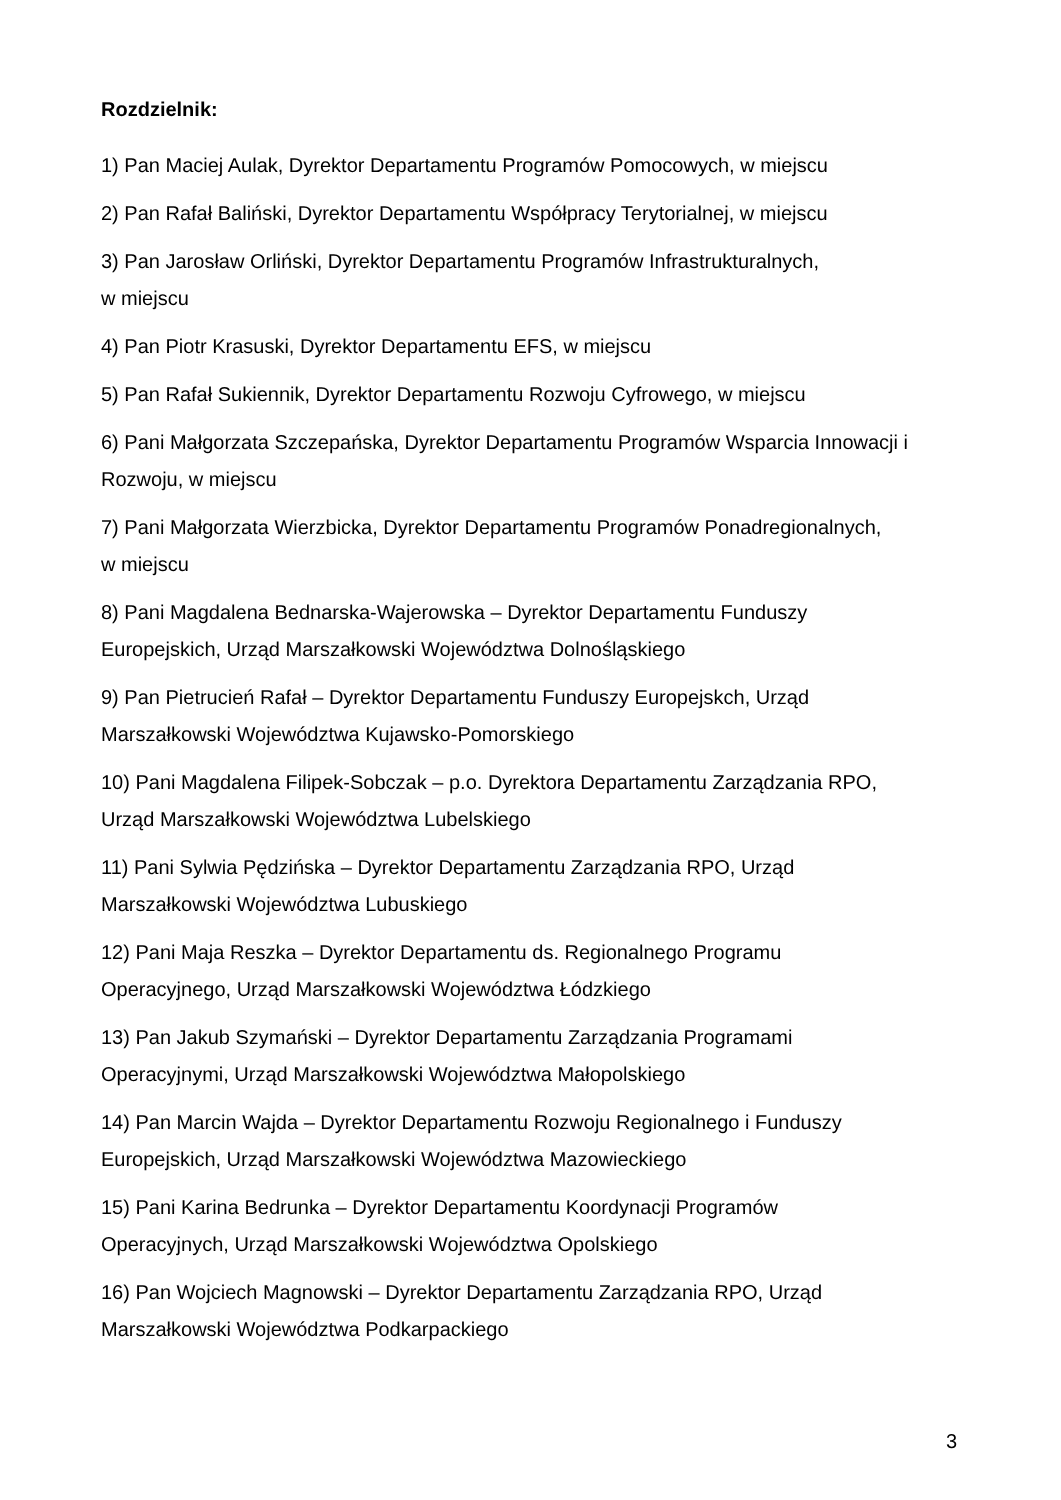Rozdzielnik:
1) Pan Maciej Aulak, Dyrektor Departamentu Programów Pomocowych, w miejscu
2) Pan Rafał Baliński, Dyrektor Departamentu Współpracy Terytorialnej, w miejscu
3) Pan Jarosław Orliński, Dyrektor Departamentu Programów Infrastrukturalnych,
w miejscu
4) Pan Piotr Krasuski, Dyrektor Departamentu EFS, w miejscu
5) Pan Rafał Sukiennik, Dyrektor Departamentu Rozwoju Cyfrowego, w miejscu
6) Pani Małgorzata Szczepańska, Dyrektor Departamentu Programów Wsparcia Innowacji i Rozwoju, w miejscu
7) Pani Małgorzata Wierzbicka, Dyrektor Departamentu Programów Ponadregionalnych,
w miejscu
8) Pani Magdalena Bednarska-Wajerowska – Dyrektor Departamentu Funduszy
Europejskich, Urząd Marszałkowski Województwa Dolnośląskiego
9) Pan Pietrucień Rafał – Dyrektor Departamentu Funduszy Europejskch, Urząd
Marszałkowski Województwa Kujawsko-Pomorskiego
10) Pani Magdalena Filipek-Sobczak – p.o. Dyrektora Departamentu Zarządzania RPO,
Urząd Marszałkowski Województwa Lubelskiego
11) Pani Sylwia Pędzińska – Dyrektor Departamentu Zarządzania RPO, Urząd
Marszałkowski Województwa Lubuskiego
12) Pani Maja Reszka – Dyrektor Departamentu ds. Regionalnego Programu
Operacyjnego, Urząd Marszałkowski Województwa Łódzkiego
13) Pan Jakub Szymański – Dyrektor Departamentu Zarządzania Programami
Operacyjnymi, Urząd Marszałkowski Województwa Małopolskiego
14) Pan Marcin Wajda – Dyrektor Departamentu Rozwoju Regionalnego i Funduszy
Europejskich, Urząd Marszałkowski Województwa Mazowieckiego
15) Pani Karina Bedrunka – Dyrektor Departamentu Koordynacji Programów
Operacyjnych, Urząd Marszałkowski Województwa Opolskiego
16) Pan Wojciech Magnowski – Dyrektor Departamentu Zarządzania RPO, Urząd
Marszałkowski Województwa Podkarpackiego
3